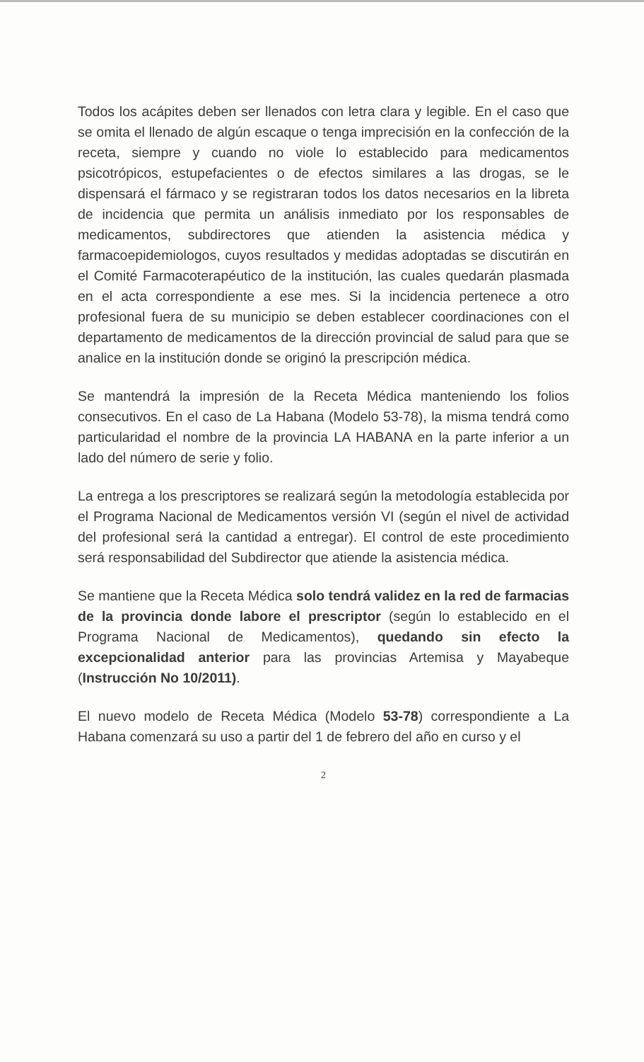Todos los acápites deben ser llenados con letra clara y legible. En el caso que se omita el llenado de algún escaque o tenga imprecisión en la confección de la receta, siempre y cuando no viole lo establecido para medicamentos psicotrópicos, estupefacientes o de efectos similares a las drogas, se le dispensará el fármaco y se registraran todos los datos necesarios en la libreta de incidencia que permita un análisis inmediato por los responsables de medicamentos, subdirectores que atienden la asistencia médica y farmacoepidemiologos, cuyos resultados y medidas adoptadas se discutirán en el Comité Farmacoterapéutico de la institución, las cuales quedarán plasmada en el acta correspondiente a ese mes. Si la incidencia pertenece a otro profesional fuera de su municipio se deben establecer coordinaciones con el departamento de medicamentos de la dirección provincial de salud para que se analice en la institución donde se originó la prescripción médica.
Se mantendrá la impresión de la Receta Médica manteniendo los folios consecutivos. En el caso de La Habana (Modelo 53-78), la misma tendrá como particularidad el nombre de la provincia LA HABANA en la parte inferior a un lado del número de serie y folio.
La entrega a los prescriptores se realizará según la metodología establecida por el Programa Nacional de Medicamentos versión VI (según el nivel de actividad del profesional será la cantidad a entregar). El control de este procedimiento será responsabilidad del Subdirector que atiende la asistencia médica.
Se mantiene que la Receta Médica solo tendrá validez en la red de farmacias de la provincia donde labore el prescriptor (según lo establecido en el Programa Nacional de Medicamentos), quedando sin efecto la excepcionalidad anterior para las provincias Artemisa y Mayabeque (Instrucción No 10/2011).
El nuevo modelo de Receta Médica (Modelo 53-78) correspondiente a La Habana comenzará su uso a partir del 1 de febrero del año en curso y el
2